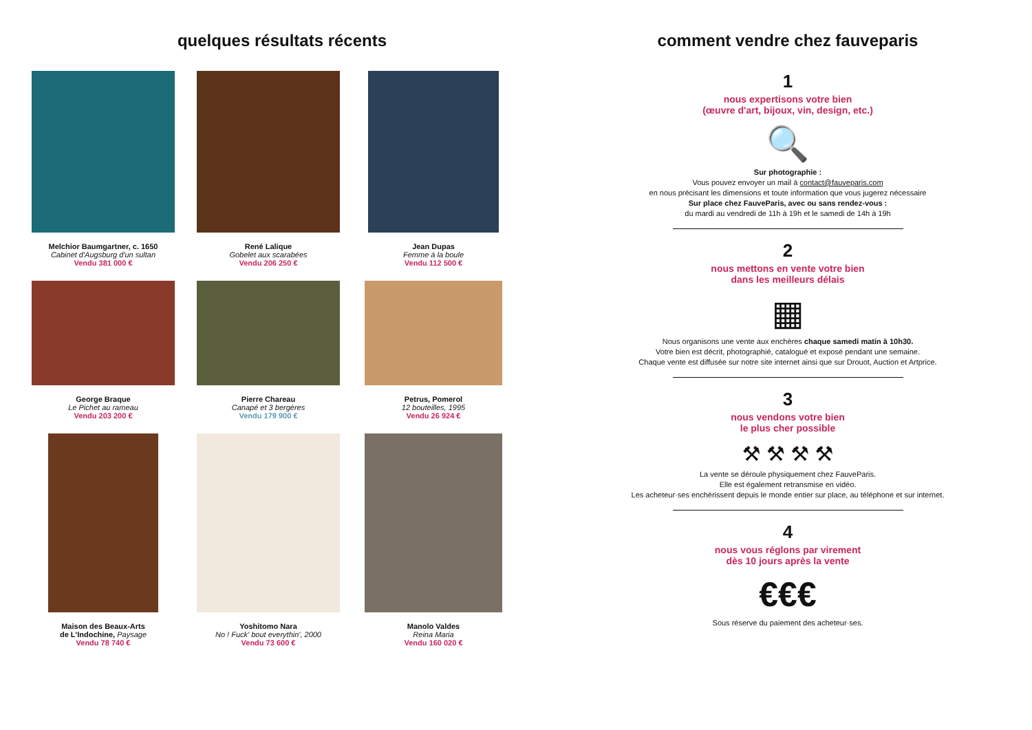quelques résultats récents
Melchior Baumgartner, c. 1650
Cabinet d'Augsburg d'un sultan
Vendu 381 000 €
René Lalique
Gobelet aux scarabées
Vendu 206 250 €
Jean Dupas
Femme à la boule
Vendu 112 500 €
George Braque
Le Pichet au rameau
Vendu 203 200 €
Pierre Chareau
Canapé et 3 bergères
Vendu 179 900 €
Petrus, Pomerol
12 bouteilles, 1995
Vendu 26 924 €
Maison des Beaux-Arts
de L'Indochine, Paysage
Vendu 78 740 €
Yoshitomo Nara
No ! Fuck' bout everythin', 2000
Vendu 73 600 €
Manolo Valdes
Reina Maria
Vendu 160 020 €
comment vendre chez fauveparis
1
nous expertisons votre bien
(œuvre d'art, bijoux, vin, design, etc.)
🔍
Sur photographie :
Vous pouvez envoyer un mail à contact@fauveparis.com
en nous précisant les dimensions et toute information que vous jugerez nécessaire
Sur place chez FauveParis, avec ou sans rendez-vous :
du mardi au vendredi de 11h à 19h et le samedi de 14h à 19h
2
nous mettons en vente votre bien
dans les meilleurs délais
▦
Nous organisons une vente aux enchères chaque samedi matin à 10h30.
Votre bien est décrit, photographié, catalogué et exposé pendant une semaine.
Chaque vente est diffusée sur notre site internet ainsi que sur Drouot, Auction et Artprice.
3
nous vendons votre bien
le plus cher possible
⚒ ⚒ ⚒ ⚒
La vente se déroule physiquement chez FauveParis.
Elle est également retransmise en vidéo.
Les acheteur·ses enchérissent depuis le monde entier sur place, au téléphone et sur internet.
4
nous vous réglons par virement
dès 10 jours après la vente
€€€
Sous réserve du paiement des acheteur·ses.